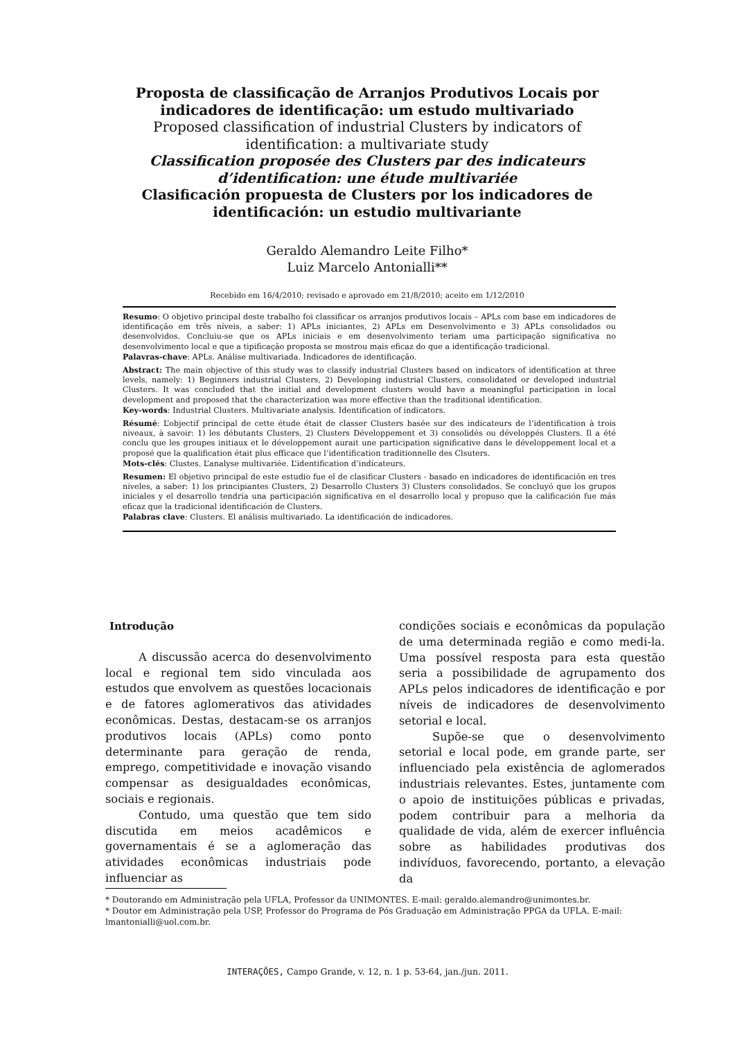Proposta de classificação de Arranjos Produtivos Locais por indicadores de identificação: um estudo multivariado
Proposed classification of industrial Clusters by indicators of identification: a multivariate study
Classification proposée des Clusters par des indicateurs d’identification: une étude multivariée
Clasificación propuesta de Clusters por los indicadores de identificación: un estudio multivariante
Geraldo Alemandro Leite Filho*
Luiz Marcelo Antonialli**
Recebido em 16/4/2010; revisado e aprovado em 21/8/2010; aceito em 1/12/2010
Resumo: O objetivo principal deste trabalho foi classificar os arranjos produtivos locais – APLs com base em indicadores de identificação em três níveis, a saber: 1) APLs iniciantes, 2) APLs em Desenvolvimento e 3) APLs consolidados ou desenvolvidos. Concluiu-se que os APLs iniciais e em desenvolvimento teriam uma participação significativa no desenvolvimento local e que a tipificação proposta se mostrou mais eficaz do que a identificação tradicional.
Palavras-chave: APLs. Análise multivariada. Indicadores de identificação.
Abstract: The main objective of this study was to classify industrial Clusters based on indicators of identification at three levels, namely: 1) Beginners industrial Clusters, 2) Developing industrial Clusters, consolidated or developed industrial Clusters. It was concluded that the initial and development clusters would have a meaningful participation in local development and proposed that the characterization was more effective than the traditional identification.
Key-words: Industrial Clusters. Multivariate analysis. Identification of indicators.
Résumé: L’objectif principal de cette étude était de classer Clusters basée sur des indicateurs de l’identification à trois niveaux, à savoir: 1) les débutants Clusters, 2) Clusters Développement et 3) consolidés ou développés Clusters. Il a été conclu que les groupes initiaux et le développement aurait une participation significative dans le développement local et a proposé que la qualification était plus efficace que l’identification traditionnelle des Clsuters.
Mots-clés: Clustes. L’analyse multivariée. L’identification d’indicateurs.
Resumen: El objetivo principal de este estudio fue el de clasificar Clusters - basado en indicadores de identificación en tres niveles, a saber: 1) los principiantes Clusters, 2) Desarrollo Clusters 3) Clusters consolidados. Se concluyó que los grupos iniciales y el desarrollo tendría una participación significativa en el desarrollo local y propuso que la calificación fue más eficaz que la tradicional identificación de Clusters.
Palabras clave: Clusters. El análisis multivariado. La identificación de indicadores.
Introdução
A discussão acerca do desenvolvimento local e regional tem sido vinculada aos estudos que envolvem as questões locacionais e de fatores aglomerativos das atividades econômicas. Destas, destacam-se os arranjos produtivos locais (APLs) como ponto determinante para geração de renda, emprego, competitividade e inovação visando compensar as desigualdades econômicas, sociais e regionais.
Contudo, uma questão que tem sido discutida em meios acadêmicos e governamentais é se a aglomeração das atividades econômicas industriais pode influenciar as
condições sociais e econômicas da população de uma determinada região e como medi-la. Uma possível resposta para esta questão seria a possibilidade de agrupamento dos APLs pelos indicadores de identificação e por níveis de indicadores de desenvolvimento setorial e local.
Supõe-se que o desenvolvimento setorial e local pode, em grande parte, ser influenciado pela existência de aglomerados industriais relevantes. Estes, juntamente com o apoio de instituições públicas e privadas, podem contribuir para a melhoria da qualidade de vida, além de exercer influência sobre as habilidades produtivas dos indivíduos, favorecendo, portanto, a elevação da
* Doutorando em Administração pela UFLA, Professor da UNIMONTES. E-mail: geraldo.alemandro@unimontes.br.
* Doutor em Administração pela USP, Professor do Programa de Pós Graduação em Administração PPGA da UFLA. E-mail: lmantonialli@uol.com.br.
INTERAÇÕES, Campo Grande, v. 12, n. 1 p. 53-64, jan./jun. 2011.